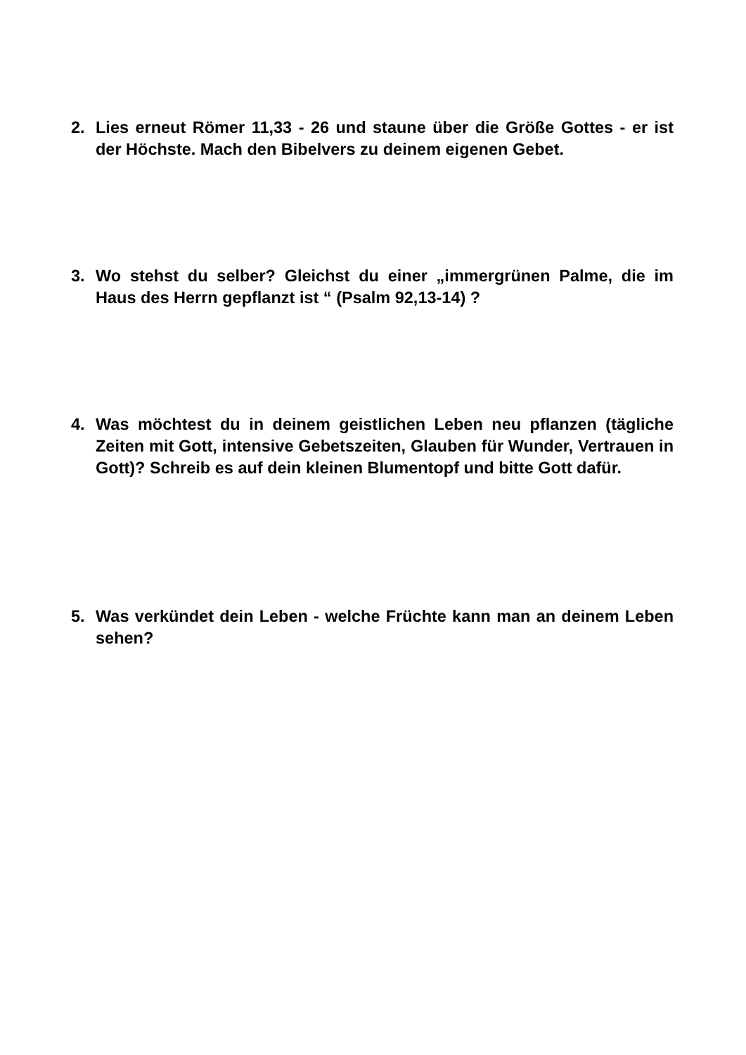2. Lies erneut Römer 11,33 - 26 und staune über die Größe Gottes - er ist der Höchste. Mach den Bibelvers zu deinem eigenen Gebet.
3. Wo stehst du selber? Gleichst du einer „immergrünen Palme, die im Haus des Herrn gepflanzt ist “ (Psalm 92,13-14) ?
4. Was möchtest du in deinem geistlichen Leben neu pflanzen (tägliche Zeiten mit Gott, intensive Gebetszeiten, Glauben für Wunder, Vertrauen in Gott)? Schreib es auf dein kleinen Blumentopf und bitte Gott dafür.
5. Was verkündet dein Leben - welche Früchte kann man an deinem Leben sehen?